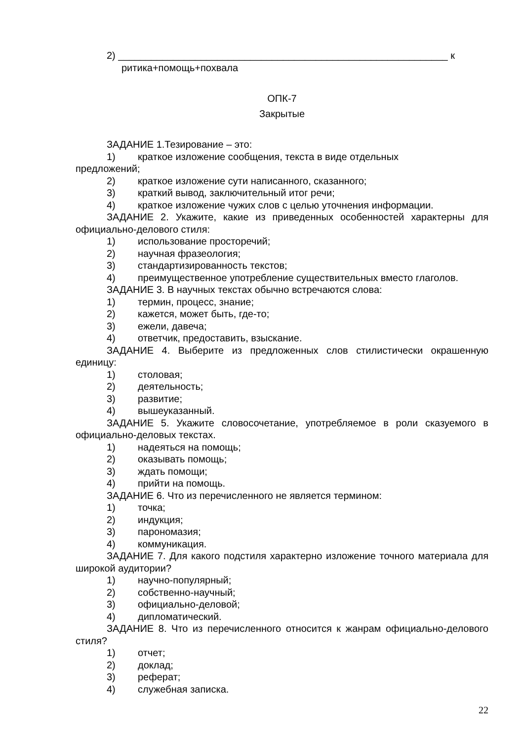2) ____________________________________________________________ к
ритика+помощь+похвала
ОПК-7
Закрытые
ЗАДАНИЕ 1.Тезирование – это:
1) краткое изложение сообщения, текста в виде отдельных
предложений;
2) краткое изложение сути написанного, сказанного;
3) краткий вывод, заключительный итог речи;
4) краткое изложение чужих слов с целью уточнения информации.
ЗАДАНИЕ 2. Укажите, какие из приведенных особенностей характерны для официально-делового стиля:
1) использование просторечий;
2) научная фразеология;
3) стандартизированность текстов;
4) преимущественное употребление существительных вместо глаголов.
ЗАДАНИЕ 3. В научных текстах обычно встречаются слова:
1) термин, процесс, знание;
2) кажется, может быть, где-то;
3) ежели, давеча;
4) ответчик, предоставить, взыскание.
ЗАДАНИЕ 4. Выберите из предложенных слов стилистически окрашенную единицу:
1) столовая;
2) деятельность;
3) развитие;
4) вышеуказанный.
ЗАДАНИЕ 5. Укажите словосочетание, употребляемое в роли сказуемого в официально-деловых текстах.
1) надеяться на помощь;
2) оказывать помощь;
3) ждать помощи;
4) прийти на помощь.
ЗАДАНИЕ 6. Что из перечисленного не является термином:
1) точка;
2) индукция;
3) парономазия;
4) коммуникация.
ЗАДАНИЕ 7. Для какого подстиля характерно изложение точного материала для широкой аудитории?
1) научно-популярный;
2) собственно-научный;
3) официально-деловой;
4) дипломатический.
ЗАДАНИЕ 8. Что из перечисленного относится к жанрам официально-делового стиля?
1) отчет;
2) доклад;
3) реферат;
4) служебная записка.
22